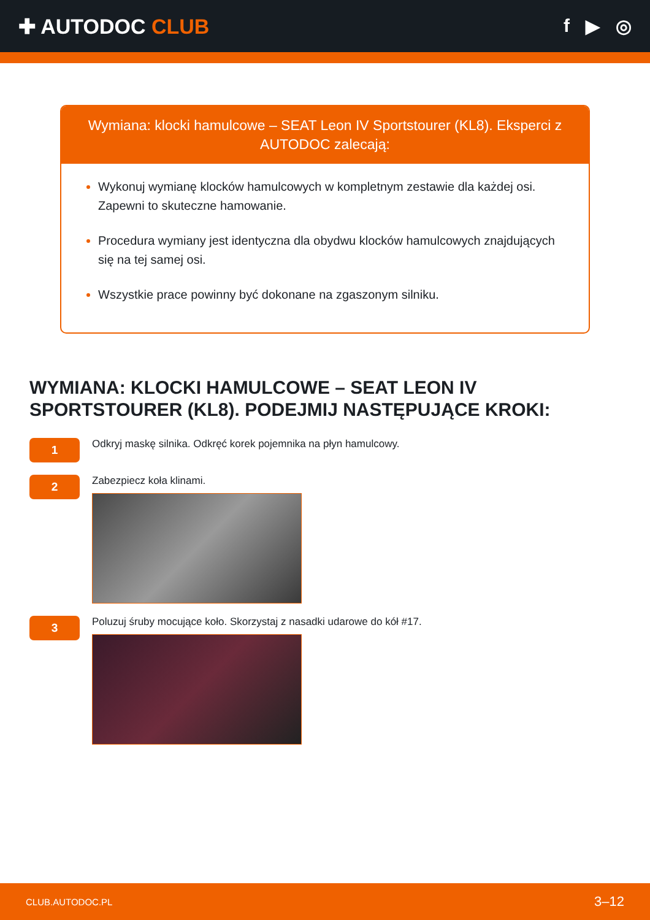✚ AUTODOC CLUB f ▶ ◎
Wymiana: klocki hamulcowe – SEAT Leon IV Sportstourer (KL8). Eksperci z AUTODOC zalecają:
Wykonuj wymianę klocków hamulcowych w kompletnym zestawie dla każdej osi. Zapewni to skuteczne hamowanie.
Procedura wymiany jest identyczna dla obydwu klocków hamulcowych znajdujących się na tej samej osi.
Wszystkie prace powinny być dokonane na zgaszonym silniku.
WYMIANA: KLOCKI HAMULCOWE – SEAT LEON IV SPORTSTOURER (KL8). PODEJMIJ NASTĘPUJĄCE KROKI:
1
Odkryj maskę silnika. Odkręć korek pojemnika na płyn hamulcowy.
2
Zabezpiecz koła klinami.
3
Poluzuj śruby mocujące koło. Skorzystaj z nasadki udarowe do kół #17.
CLUB.AUTODOC.PL 3–12